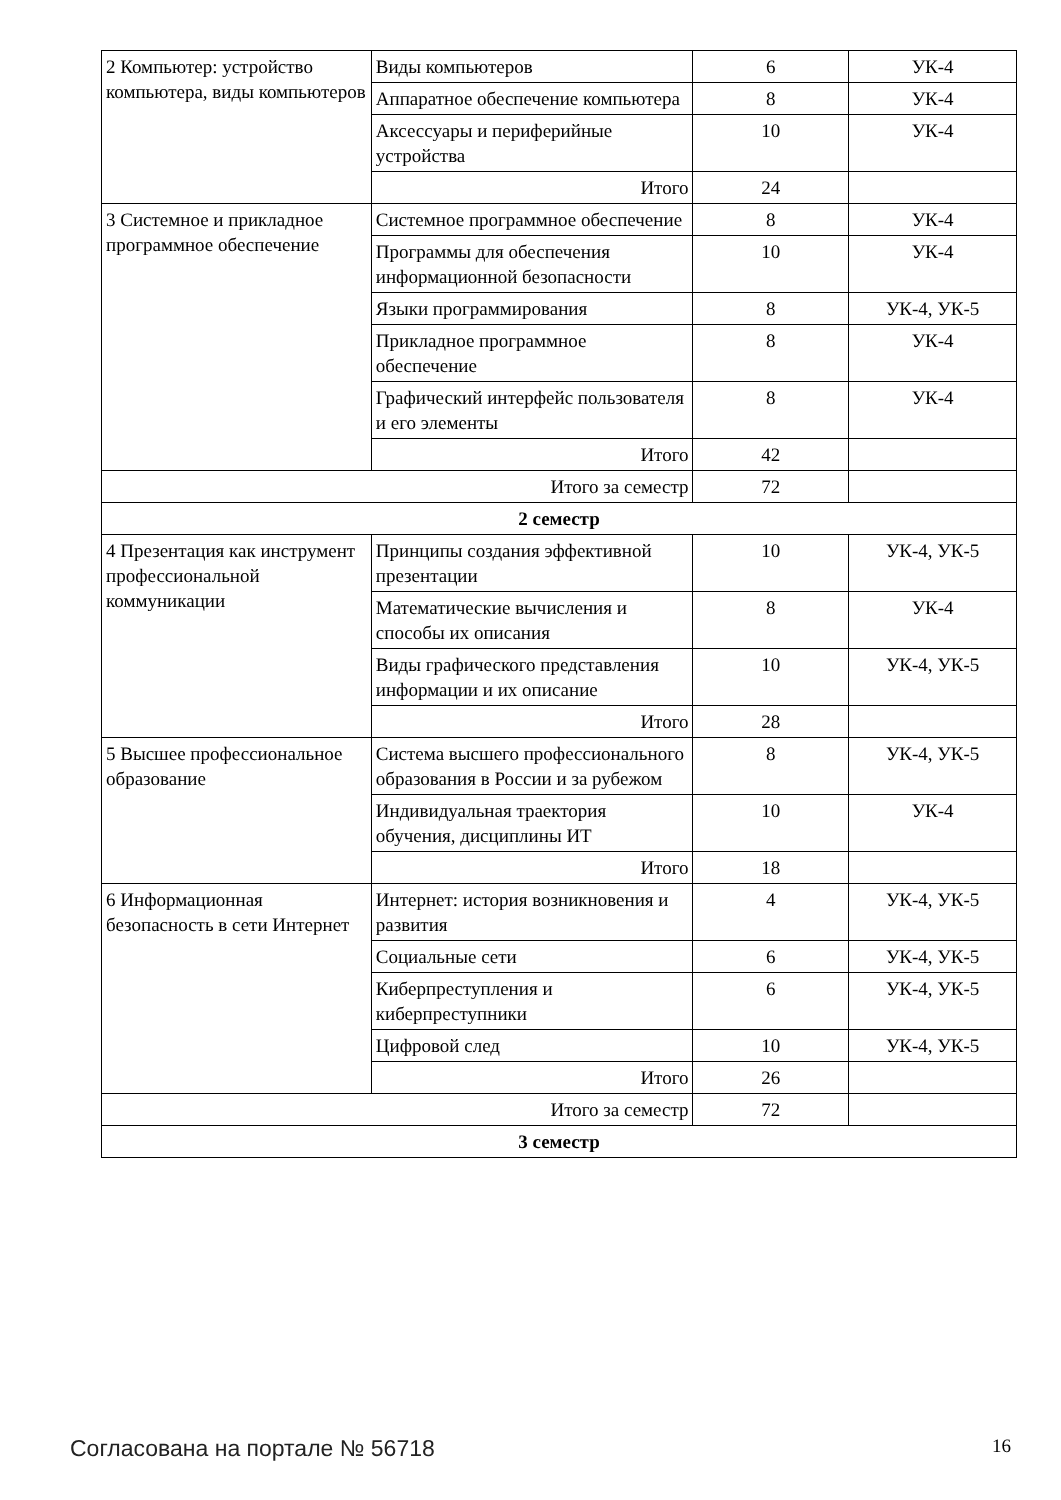| 2 Компьютер: устройство компьютера, виды компьютеров | Виды компьютеров | 6 | УК-4 |
| | Аппаратное обеспечение компьютера | 8 | УК-4 |
| | Аксессуары и периферийные устройства | 10 | УК-4 |
| | Итого | 24 | |
| 3 Системное и прикладное программное обеспечение | Системное программное обеспечение | 8 | УК-4 |
| | Программы для обеспечения информационной безопасности | 10 | УК-4 |
| | Языки программирования | 8 | УК-4, УК-5 |
| | Прикладное программное обеспечение | 8 | УК-4 |
| | Графический интерфейс пользователя и его элементы | 8 | УК-4 |
| | Итого | 42 | |
| Итого за семестр | | 72 | |
| 2 семестр | | | |
| 4 Презентация как инструмент профессиональной коммуникации | Принципы создания эффективной презентации | 10 | УК-4, УК-5 |
| | Математические вычисления и способы их описания | 8 | УК-4 |
| | Виды графического представления информации и их описание | 10 | УК-4, УК-5 |
| | Итого | 28 | |
| 5 Высшее профессиональное образование | Система высшего профессионального образования в России и за рубежом | 8 | УК-4, УК-5 |
| | Индивидуальная траектория обучения, дисциплины ИТ | 10 | УК-4 |
| | Итого | 18 | |
| 6 Информационная безопасность в сети Интернет | Интернет: история возникновения и развития | 4 | УК-4, УК-5 |
| | Социальные сети | 6 | УК-4, УК-5 |
| | Киберпреступления и киберпреступники | 6 | УК-4, УК-5 |
| | Цифровой след | 10 | УК-4, УК-5 |
| | Итого | 26 | |
| Итого за семестр | | 72 | |
| 3 семестр | | | |
Согласована на портале № 56718 16